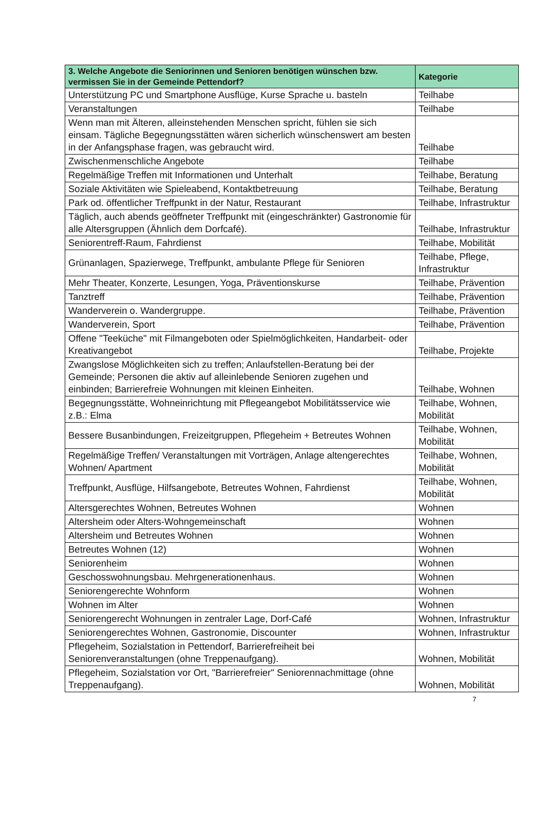| 3. Welche Angebote die Seniorinnen und Senioren benötigen wünschen bzw. vermissen Sie in der Gemeinde Pettendorf? | Kategorie |
| --- | --- |
| Unterstützung PC und Smartphone Ausflüge, Kurse Sprache u. basteln | Teilhabe |
| Veranstaltungen | Teilhabe |
| Wenn man mit Älteren, alleinstehenden Menschen spricht, fühlen sie sich einsam. Tägliche Begegnungsstätten wären sicherlich wünschenswert am besten in der Anfangsphase fragen, was gebraucht wird. | Teilhabe |
| Zwischenmenschliche Angebote | Teilhabe |
| Regelmäßige Treffen mit Informationen und Unterhalt | Teilhabe, Beratung |
| Soziale Aktivitäten wie Spieleabend, Kontaktbetreuung | Teilhabe, Beratung |
| Park od. öffentlicher Treffpunkt in der Natur, Restaurant | Teilhabe, Infrastruktur |
| Täglich, auch abends geöffneter Treffpunkt mit (eingeschränkter) Gastronomie für alle Altersgruppen (Ähnlich dem Dorfcafé). | Teilhabe, Infrastruktur |
| Seniorentreff-Raum, Fahrdienst | Teilhabe, Mobilität |
| Grünanlagen, Spazierwege, Treffpunkt, ambulante Pflege für Senioren | Teilhabe, Pflege, Infrastruktur |
| Mehr Theater, Konzerte, Lesungen, Yoga, Präventionskurse | Teilhabe, Prävention |
| Tanztreff | Teilhabe, Prävention |
| Wanderverein o. Wandergruppe. | Teilhabe, Prävention |
| Wanderverein, Sport | Teilhabe, Prävention |
| Offene "Teeküche" mit Filmangeboten oder Spielmöglichkeiten, Handarbeit- oder Kreativangebot | Teilhabe, Projekte |
| Zwangslose Möglichkeiten sich zu treffen; Anlaufstellen-Beratung bei der Gemeinde; Personen die aktiv auf alleinlebende Senioren zugehen und einbinden; Barrierefreie Wohnungen mit kleinen Einheiten. | Teilhabe, Wohnen |
| Begegnungsstätte, Wohneinrichtung mit Pflegeangebot Mobilitätsservice wie z.B.: Elma | Teilhabe, Wohnen, Mobilität |
| Bessere Busanbindungen, Freizeitgruppen, Pflegeheim + Betreutes Wohnen | Teilhabe, Wohnen, Mobilität |
| Regelmäßige Treffen/ Veranstaltungen mit Vorträgen, Anlage altengerechtes Wohnen/ Apartment | Teilhabe, Wohnen, Mobilität |
| Treffpunkt, Ausflüge, Hilfsangebote, Betreutes Wohnen, Fahrdienst | Teilhabe, Wohnen, Mobilität |
| Altersgerechtes Wohnen, Betreutes Wohnen | Wohnen |
| Altersheim oder Alters-Wohngemeinschaft | Wohnen |
| Altersheim und Betreutes Wohnen | Wohnen |
| Betreutes Wohnen (12) | Wohnen |
| Seniorenheim | Wohnen |
| Geschosswohnungsbau. Mehrgenerationenhaus. | Wohnen |
| Seniorengerechte Wohnform | Wohnen |
| Wohnen im Alter | Wohnen |
| Seniorengerecht Wohnungen in zentraler Lage, Dorf-Café | Wohnen, Infrastruktur |
| Seniorengerechtes Wohnen, Gastronomie, Discounter | Wohnen, Infrastruktur |
| Pflegeheim, Sozialstation in Pettendorf, Barrierefreiheit bei Seniorenveranstaltungen (ohne Treppenaufgang). | Wohnen, Mobilität |
| Pflegeheim, Sozialstation vor Ort, "Barrierefreier" Seniorennachmittage (ohne Treppenaufgang). | Wohnen, Mobilität |
7